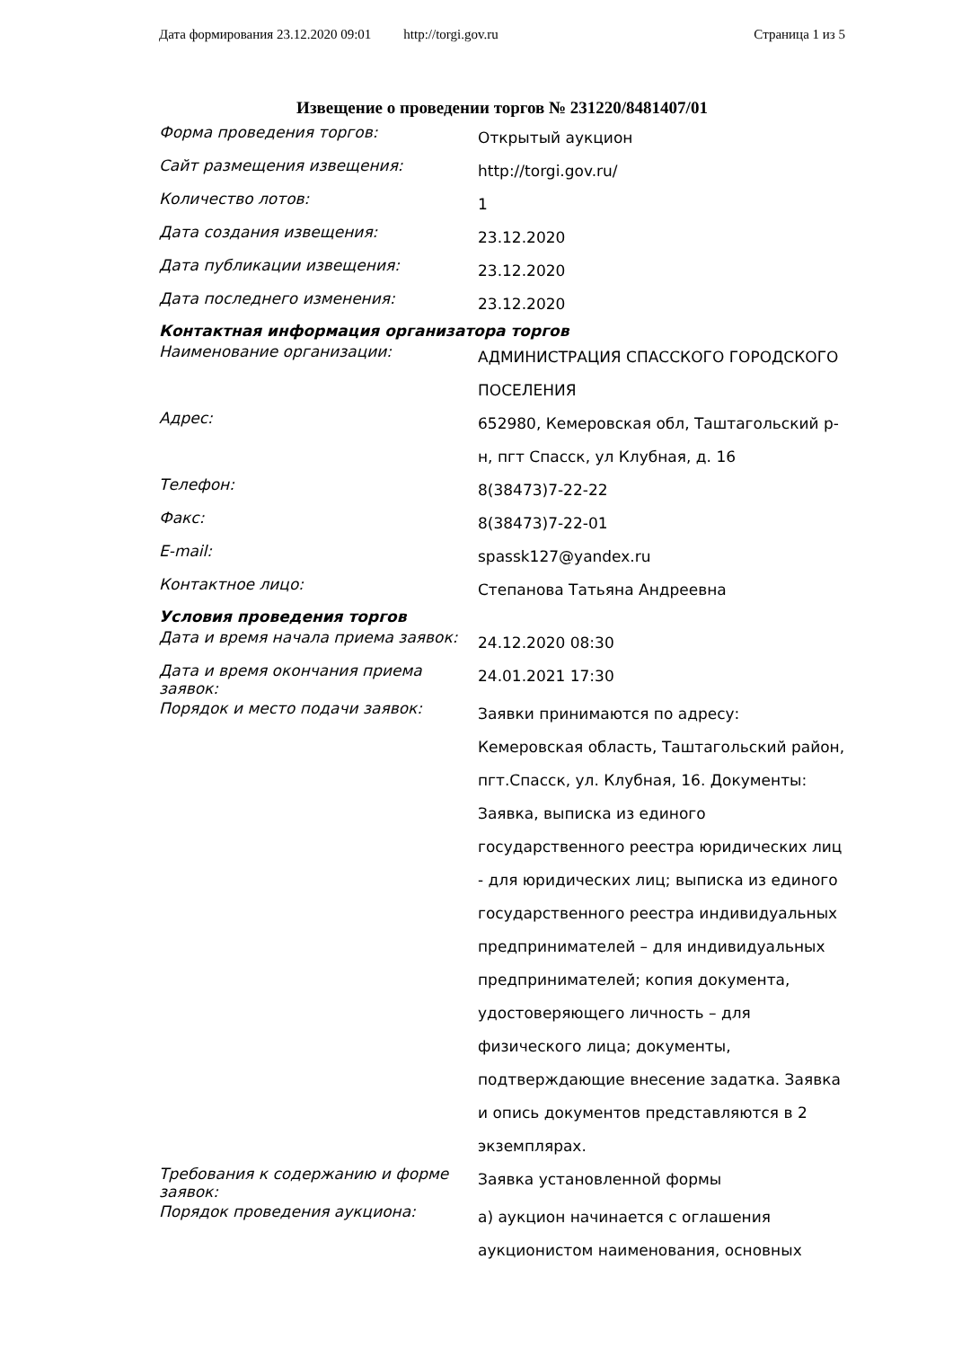Дата формирования 23.12.2020 09:01 http://torgi.gov.ru Страница 1 из 5
Извещение о проведении торгов № 231220/8481407/01
| Форма проведения торгов: | Открытый аукцион |
| Сайт размещения извещения: | http://torgi.gov.ru/ |
| Количество лотов: | 1 |
| Дата создания извещения: | 23.12.2020 |
| Дата публикации извещения: | 23.12.2020 |
| Дата последнего изменения: | 23.12.2020 |
| Контактная информация организатора торгов | |
| Наименование организации: | АДМИНИСТРАЦИЯ СПАССКОГО ГОРОДСКОГО ПОСЕЛЕНИЯ |
| Адрес: | 652980, Кемеровская обл, Таштагольский р-н, пгт Спасск, ул Клубная, д. 16 |
| Телефон: | 8(38473)7-22-22 |
| Факс: | 8(38473)7-22-01 |
| E-mail: | spassk127@yandex.ru |
| Контактное лицо: | Степанова Татьяна Андреевна |
| Условия проведения торгов | |
| Дата и время начала приема заявок: | 24.12.2020 08:30 |
| Дата и время окончания приема заявок: | 24.01.2021 17:30 |
| Порядок и место подачи заявок: | Заявки принимаются по адресу: Кемеровская область, Таштагольский район, пгт.Спасск, ул. Клубная, 16. Документы: Заявка, выписка из единого государственного реестра юридических лиц - для юридических лиц; выписка из единого государственного реестра индивидуальных предпринимателей – для индивидуальных предпринимателей; копия документа, удостоверяющего личность – для физического лица; документы, подтверждающие внесение задатка. Заявка и опись документов представляются в 2 экземплярах. |
| Требования к содержанию и форме заявок: | Заявка установленной формы |
| Порядок проведения аукциона: | а) аукцион начинается с оглашения аукционистом наименования, основных |